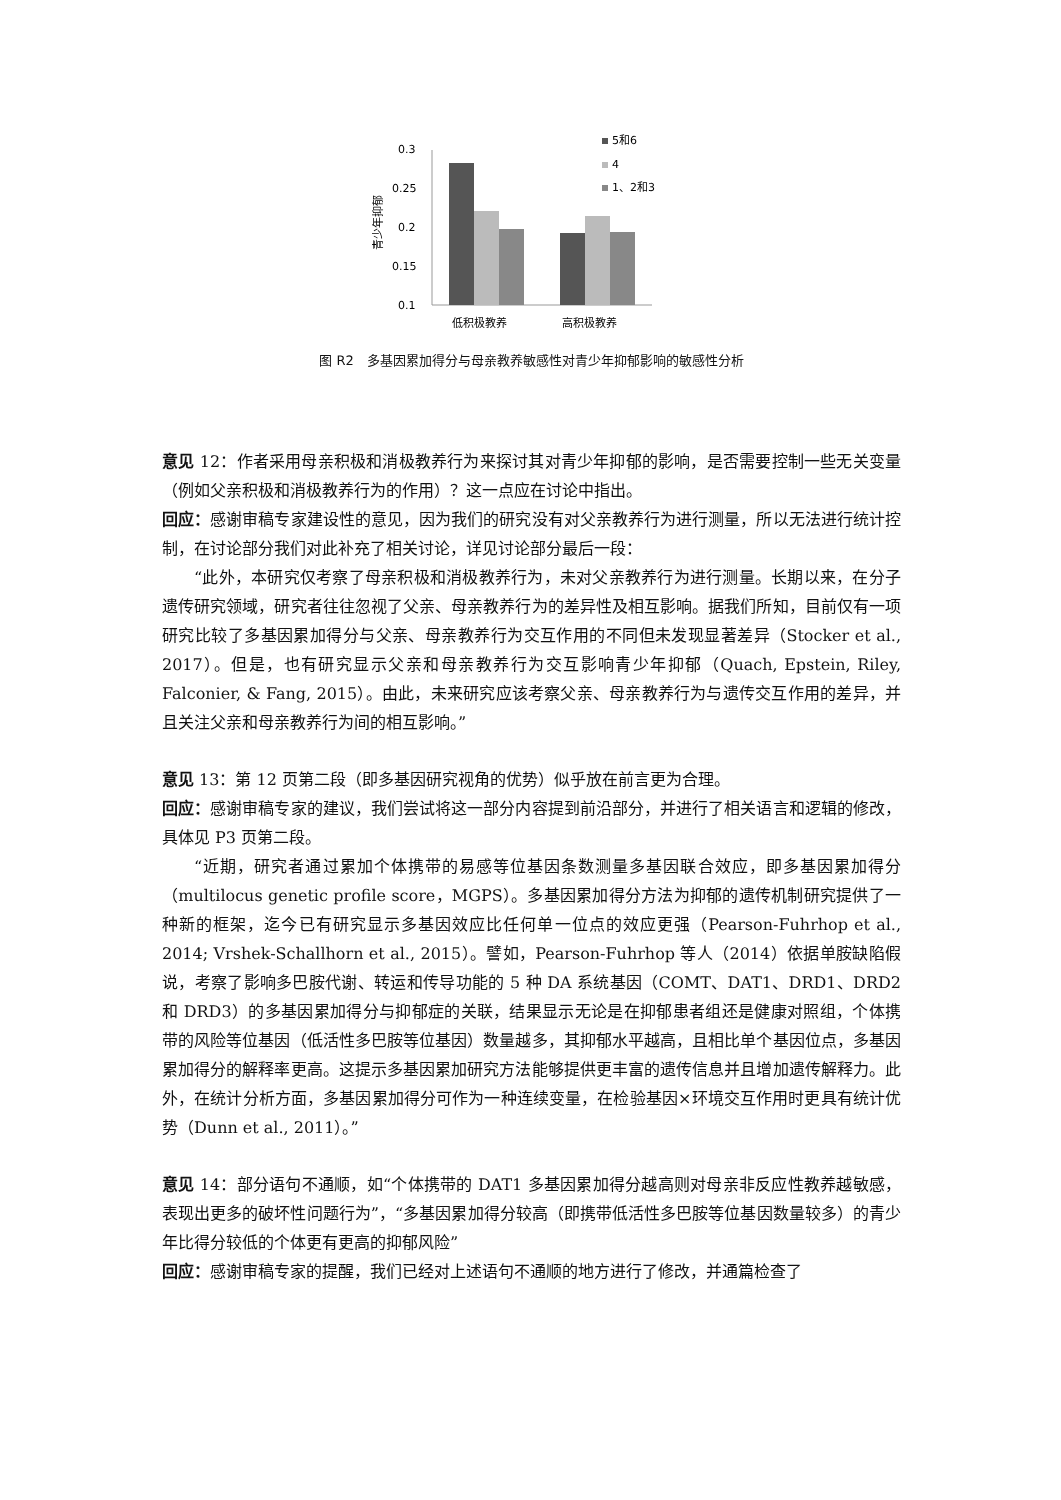青少年抑郁
0.3
0.25
0.2
0.15
0.1
低积极教养
高积极教养
5和6
4
1、2和3
图 R2　多基因累加得分与母亲教养敏感性对青少年抑郁影响的敏感性分析
意见 12：作者采用母亲积极和消极教养行为来探讨其对青少年抑郁的影响，是否需要控制一些无关变量（例如父亲积极和消极教养行为的作用）？这一点应在讨论中指出。
回应：感谢审稿专家建设性的意见，因为我们的研究没有对父亲教养行为进行测量，所以无法进行统计控制，在讨论部分我们对此补充了相关讨论，详见讨论部分最后一段：
“此外，本研究仅考察了母亲积极和消极教养行为，未对父亲教养行为进行测量。长期以来，在分子遗传研究领域，研究者往往忽视了父亲、母亲教养行为的差异性及相互影响。据我们所知，目前仅有一项研究比较了多基因累加得分与父亲、母亲教养行为交互作用的不同但未发现显著差异（Stocker et al., 2017）。但是，也有研究显示父亲和母亲教养行为交互影响青少年抑郁（Quach, Epstein, Riley, Falconier, & Fang, 2015）。由此，未来研究应该考察父亲、母亲教养行为与遗传交互作用的差异，并且关注父亲和母亲教养行为间的相互影响。”
意见 13：第 12 页第二段（即多基因研究视角的优势）似乎放在前言更为合理。
回应：感谢审稿专家的建议，我们尝试将这一部分内容提到前沿部分，并进行了相关语言和逻辑的修改，具体见 P3 页第二段。
“近期，研究者通过累加个体携带的易感等位基因条数测量多基因联合效应，即多基因累加得分（multilocus genetic profile score，MGPS）。多基因累加得分方法为抑郁的遗传机制研究提供了一种新的框架，迄今已有研究显示多基因效应比任何单一位点的效应更强（Pearson-Fuhrhop et al., 2014; Vrshek-Schallhorn et al., 2015）。譬如，Pearson-Fuhrhop 等人（2014）依据单胺缺陷假说，考察了影响多巴胺代谢、转运和传导功能的 5 种 DA 系统基因（COMT、DAT1、DRD1、DRD2 和 DRD3）的多基因累加得分与抑郁症的关联，结果显示无论是在抑郁患者组还是健康对照组，个体携带的风险等位基因（低活性多巴胺等位基因）数量越多，其抑郁水平越高，且相比单个基因位点，多基因累加得分的解释率更高。这提示多基因累加研究方法能够提供更丰富的遗传信息并且增加遗传解释力。此外，在统计分析方面，多基因累加得分可作为一种连续变量，在检验基因×环境交互作用时更具有统计优势（Dunn et al., 2011）。”
意见 14：部分语句不通顺，如“个体携带的 DAT1 多基因累加得分越高则对母亲非反应性教养越敏感，表现出更多的破坏性问题行为”，“多基因累加得分较高（即携带低活性多巴胺等位基因数量较多）的青少年比得分较低的个体更有更高的抑郁风险”
回应：感谢审稿专家的提醒，我们已经对上述语句不通顺的地方进行了修改，并通篇检查了